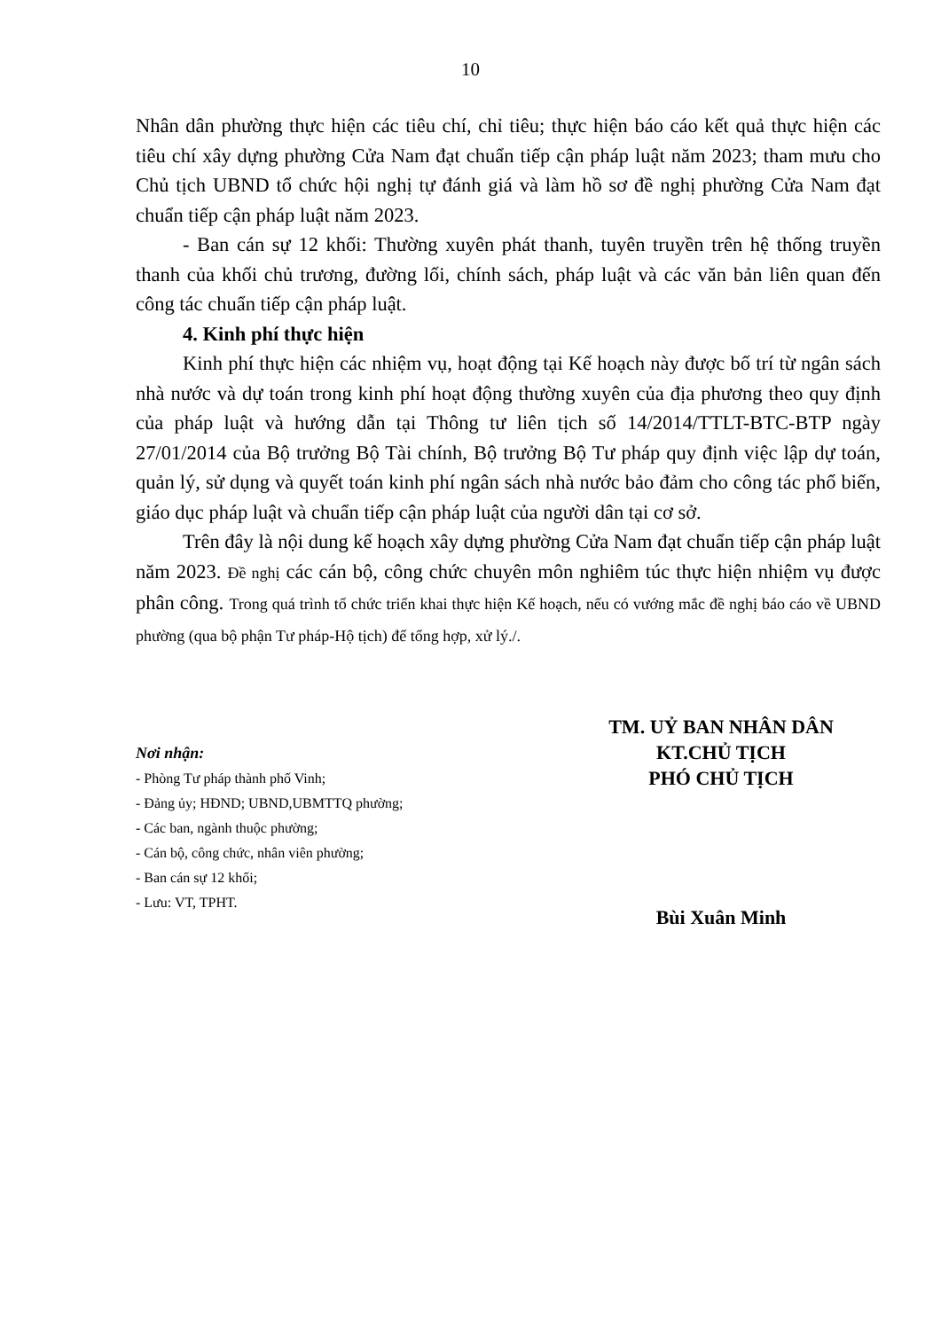10
Nhân dân phường thực hiện các tiêu chí, chỉ tiêu; thực hiện báo cáo kết quả thực hiện các tiêu chí xây dựng phường Cửa Nam đạt chuẩn tiếp cận pháp luật năm 2023; tham mưu cho Chủ tịch UBND tổ chức hội nghị tự đánh giá và làm hồ sơ đề nghị phường Cửa Nam đạt chuẩn tiếp cận pháp luật năm 2023.
- Ban cán sự 12 khối: Thường xuyên phát thanh, tuyên truyền trên hệ thống truyền thanh của khối chủ trương, đường lối, chính sách, pháp luật và các văn bản liên quan đến công tác chuẩn tiếp cận pháp luật.
4. Kinh phí thực hiện
Kinh phí thực hiện các nhiệm vụ, hoạt động tại Kế hoạch này được bố trí từ ngân sách nhà nước và dự toán trong kinh phí hoạt động thường xuyên của địa phương theo quy định của pháp luật và hướng dẫn tại Thông tư liên tịch số 14/2014/TTLT-BTC-BTP ngày 27/01/2014 của Bộ trưởng Bộ Tài chính, Bộ trưởng Bộ Tư pháp quy định việc lập dự toán, quản lý, sử dụng và quyết toán kinh phí ngân sách nhà nước bảo đảm cho công tác phổ biến, giáo dục pháp luật và chuẩn tiếp cận pháp luật của người dân tại cơ sở.
Trên đây là nội dung kế hoạch xây dựng phường Cửa Nam đạt chuẩn tiếp cận pháp luật năm 2023. Đề nghị các cán bộ, công chức chuyên môn nghiêm túc thực hiện nhiệm vụ được phân công. Trong quá trình tổ chức triển khai thực hiện Kế hoạch, nếu có vướng mắc đề nghị báo cáo về UBND phường (qua bộ phận Tư pháp-Hộ tịch) để tổng hợp, xử lý./.
Nơi nhận:
- Phòng Tư pháp thành phố Vinh;
- Đảng ủy; HĐND; UBND,UBMTTQ phường;
- Các ban, ngành thuộc phường;
- Cán bộ, công chức, nhân viên phường;
- Ban cán sự 12 khối;
- Lưu: VT, TPHT.
TM. UỶ BAN NHÂN DÂN
KT.CHỦ TỊCH
PHÓ CHỦ TỊCH
Bùi Xuân Minh